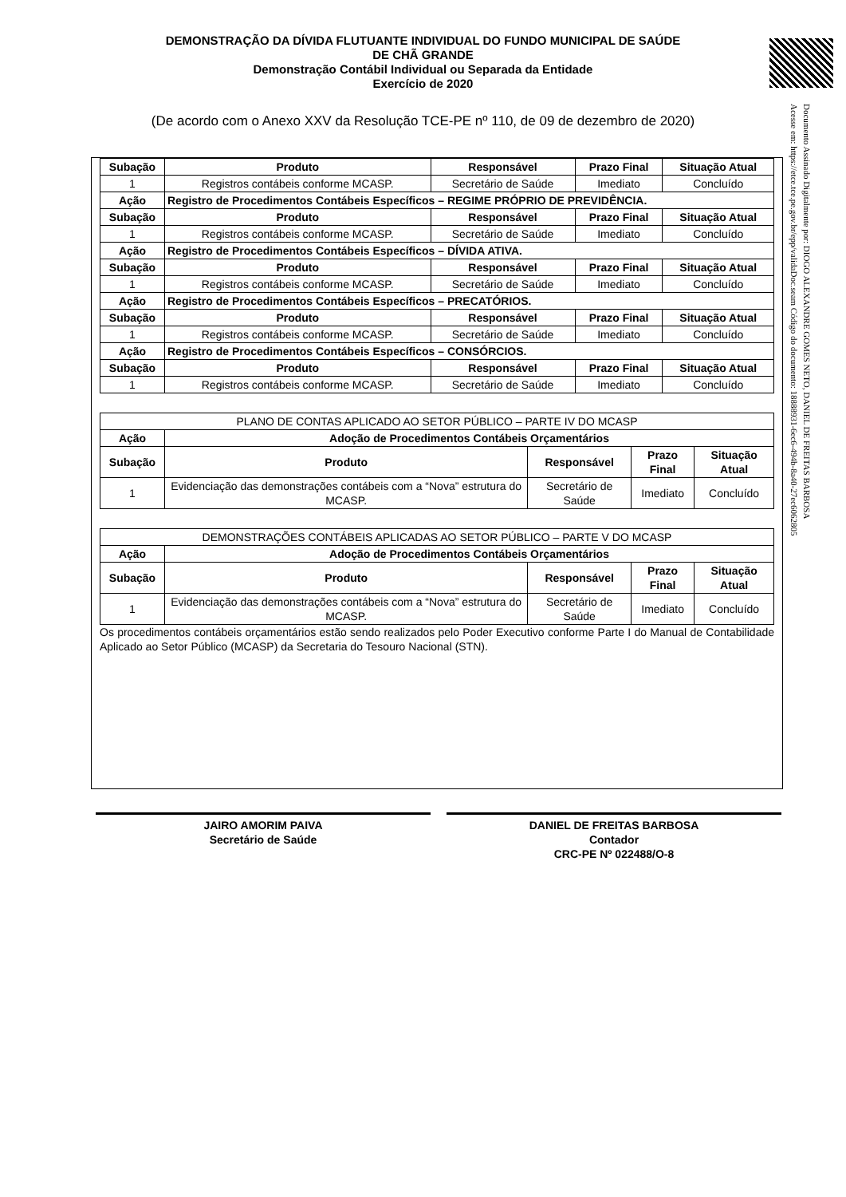DEMONSTRAÇÃO DA DÍVIDA FLUTUANTE INDIVIDUAL DO FUNDO MUNICIPAL DE SAÚDE
DE CHÃ GRANDE
Demonstração Contábil Individual ou Separada da Entidade
Exercício de 2020
(De acordo com o Anexo XXV da Resolução TCE-PE nº 110, de 09 de dezembro de 2020)
Documento Assinado Digitalmente por: DIOGO ALEXANDRE GOMES NETO, DANIEL DE FREITAS BARBOSA
Acesse em: https://etce.tce.pe.gov.br/epp/validaDoc.seam Código do documento: 18888931-6ec6-494b-8a40-27ec6062805
| Subação | Produto | Responsável | Prazo Final | Situação Atual |
| --- | --- | --- | --- | --- |
| 1 | Registros contábeis conforme MCASP. | Secretário de Saúde | Imediato | Concluído |
| Ação | Registro de Procedimentos Contábeis Específicos – REGIME PRÓPRIO DE PREVIDÊNCIA. | | | |
| Subação | Produto | Responsável | Prazo Final | Situação Atual |
| 1 | Registros contábeis conforme MCASP. | Secretário de Saúde | Imediato | Concluído |
| Ação | Registro de Procedimentos Contábeis Específicos – DÍVIDA ATIVA. | | | |
| Subação | Produto | Responsável | Prazo Final | Situação Atual |
| 1 | Registros contábeis conforme MCASP. | Secretário de Saúde | Imediato | Concluído |
| Ação | Registro de Procedimentos Contábeis Específicos – PRECATÓRIOS. | | | |
| Subação | Produto | Responsável | Prazo Final | Situação Atual |
| 1 | Registros contábeis conforme MCASP. | Secretário de Saúde | Imediato | Concluído |
| Ação | Registro de Procedimentos Contábeis Específicos – CONSÓRCIOS. | | | |
| Subação | Produto | Responsável | Prazo Final | Situação Atual |
| 1 | Registros contábeis conforme MCASP. | Secretário de Saúde | Imediato | Concluído |
| PLANO DE CONTAS APLICADO AO SETOR PÚBLICO – PARTE IV DO MCASP | | | | |
| Ação | Adoção de Procedimentos Contábeis Orçamentários | | | |
| Subação | Produto | Responsável | Prazo Final | Situação Atual |
| 1 | Evidenciação das demonstrações contábeis com a “Nova” estrutura do MCASP. | Secretário de Saúde | Imediato | Concluído |
| DEMONSTRAÇÕES CONTÁBEIS APLICADAS AO SETOR PÚBLICO – PARTE V DO MCASP | | | | |
| Ação | Adoção de Procedimentos Contábeis Orçamentários | | | |
| Subação | Produto | Responsável | Prazo Final | Situação Atual |
| 1 | Evidenciação das demonstrações contábeis com a “Nova” estrutura do MCASP. | Secretário de Saúde | Imediato | Concluído |
Os procedimentos contábeis orçamentários estão sendo realizados pelo Poder Executivo conforme Parte I do Manual de Contabilidade Aplicado ao Setor Público (MCASP) da Secretaria do Tesouro Nacional (STN).
JAIRO AMORIM PAIVA
Secretário de Saúde
DANIEL DE FREITAS BARBOSA
Contador
CRC-PE Nº 022488/O-8